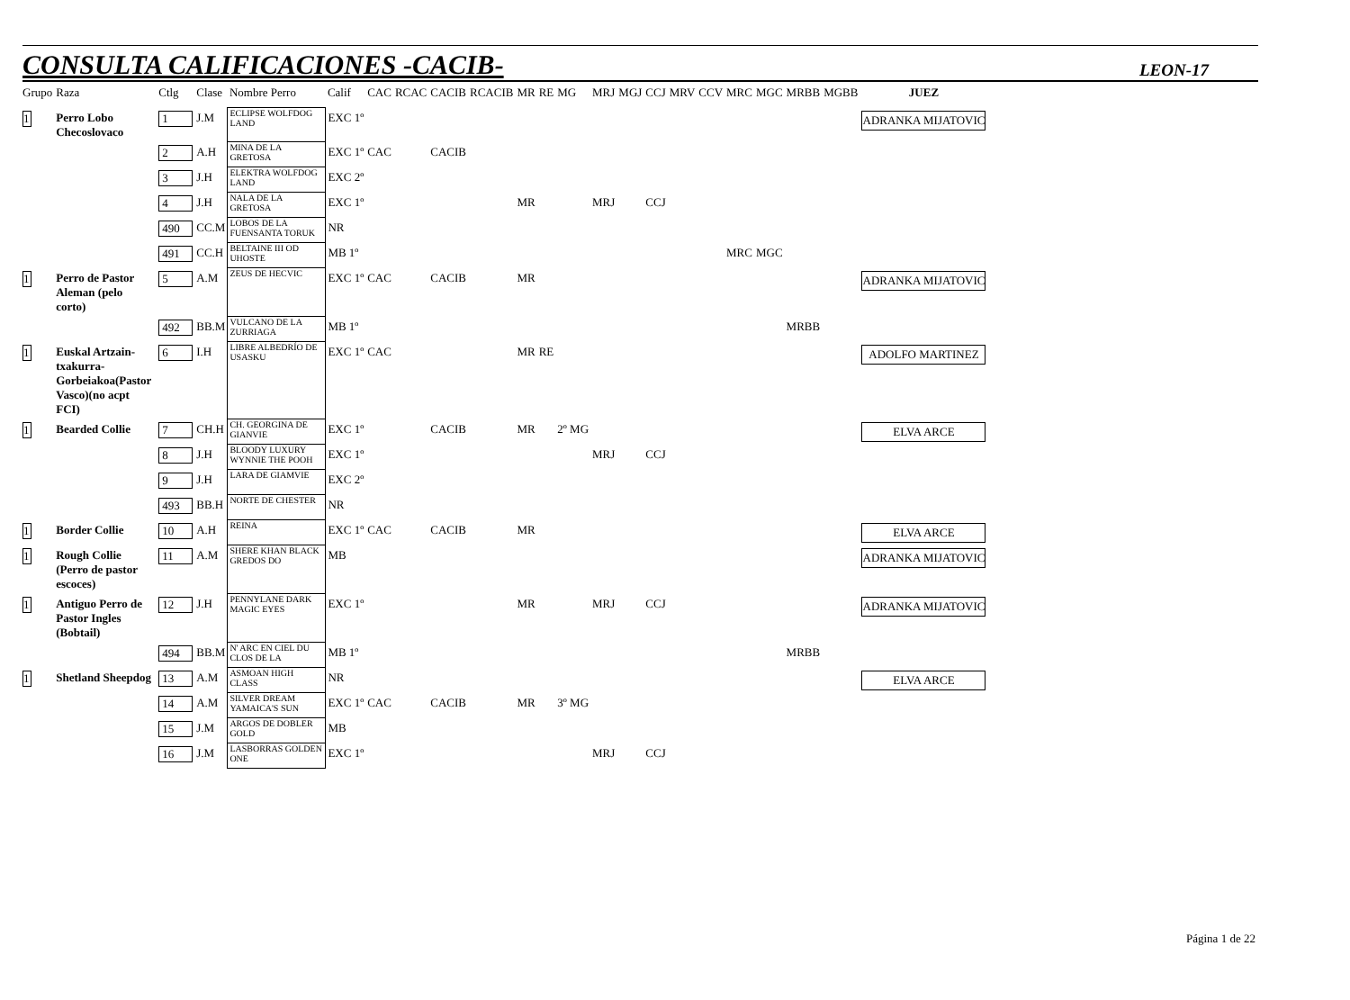CONSULTA CALIFICACIONES -CACIB-
LEON-17
| Grupo | Raza | Ctlg | Clase | Nombre Perro | Calif | CAC | RCAC | CACIB | RCACIB | MR | RE | MG | MRJ | MGJ | CCJ | MRV | CCV | MRC | MGC | MRBB | MGBB | JUEZ |
| --- | --- | --- | --- | --- | --- | --- | --- | --- | --- | --- | --- | --- | --- | --- | --- | --- | --- | --- | --- | --- | --- | --- |
| 1 | Perro Lobo Checoslovaco | 1 | J.M | ECLIPSE WOLFDOG LAND | EXC 1º | | | | | | | | | | | | | | | | | ADRANKA MIJATOVIC |
| | | 2 | A.H | MINA DE LA GRETOSA | EXC 1º | CAC | | CACIB | | | | | | | | | | | | | | |
| | | 3 | J.H | ELEKTRA WOLFDOG LAND | EXC 2º | | | | | | | | | | | | | | | | | |
| | | 4 | J.H | NALA DE LA GRETOSA | EXC 1º | | | | | MR | | | MRJ | | CCJ | | | | | | | |
| | | 490 | CC.M | LOBOS DE LA FUENSANTA TORUK | NR | | | | | | | | | | | | | | | | | |
| | | 491 | CC.H | BELTAINE III OD UHOSTE | MB 1º | | | | | | | | | | | | | MRC | MGC | | | |
| 1 | Perro de Pastor Aleman (pelo corto) | 5 | A.M | ZEUS DE HECVIC | EXC 1º | CAC | | CACIB | | MR | | | | | | | | | | | | ADRANKA MIJATOVIC |
| | | 492 | BB.M | VULCANO DE LA ZURRIAGA | MB 1º | | | | | | | | | | | | | | | MRBB | | |
| 1 | Euskal Artzain-txakurra-Gorbeiakoa(Pastor Vasco)(no acpt FCI) | 6 | I.H | LIBRE ALBEDRÍO DE USASKU | EXC 1º | CAC | | | | MR | RE | | | | | | | | | | | ADOLFO MARTINEZ |
| 1 | Bearded Collie | 7 | CH.H | CH. GEORGINA DE GIANVIE | EXC 1º | | | CACIB | | MR | | 2º MG | | | | | | | | | | ELVA ARCE |
| | | 8 | J.H | BLOODY LUXURY WYNNIE THE POOH | EXC 1º | | | | | | | | MRJ | | CCJ | | | | | | | |
| | | 9 | J.H | LARA DE GIAMVIE | EXC 2º | | | | | | | | | | | | | | | | | |
| | | 493 | BB.H | NORTE DE CHESTER | NR | | | | | | | | | | | | | | | | | |
| 1 | Border Collie | 10 | A.H | REINA | EXC 1º | CAC | | CACIB | | MR | | | | | | | | | | | | ELVA ARCE |
| 1 | Rough Collie (Perro de pastor escoces) | 11 | A.M | SHERE KHAN BLACK GREDOS DO | MB | | | | | | | | | | | | | | | | | ADRANKA MIJATOVIC |
| 1 | Antiguo Perro de Pastor Ingles (Bobtail) | 12 | J.H | PENNYLANE DARK MAGIC EYES | EXC 1º | | | | | MR | | | MRJ | | CCJ | | | | | | | ADRANKA MIJATOVIC |
| | | 494 | BB.M | N' ARC EN CIEL DU CLOS DE LA | MB 1º | | | | | | | | | | | | | | | MRBB | | |
| 1 | Shetland Sheepdog | 13 | A.M | ASMOAN HIGH CLASS | NR | | | | | | | | | | | | | | | | | ELVA ARCE |
| | | 14 | A.M | SILVER DREAM YAMAICA'S SUN | EXC 1º | CAC | | CACIB | | MR | | 3º MG | | | | | | | | | | |
| | | 15 | J.M | ARGOS DE DOBLER GOLD | MB | | | | | | | | | | | | | | | | | |
| | | 16 | J.M | LASBORRAS GOLDEN ONE | EXC 1º | | | | | | | | MRJ | | CCJ | | | | | | | |
Página 1 de 22